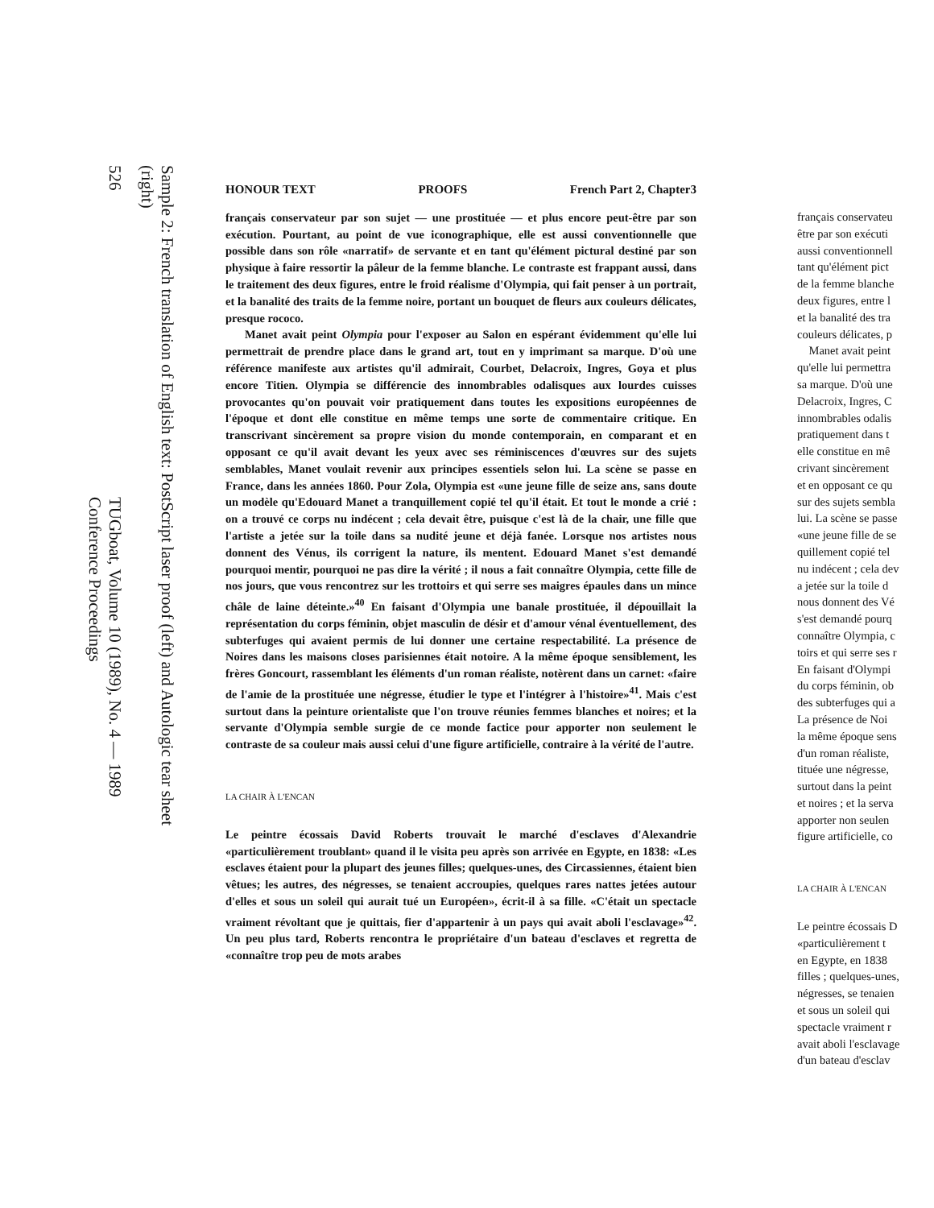Sample 2: French translation of English text: PostScript laser proof (left) and Autologic tear sheet (right)
526 TUGboat, Volume 10 (1989), No. 4 — 1989 Conference Proceedings
HONOUR TEXT PROOFS French Part 2, Chapter3
français conservateur par son sujet — une prostituée — et plus encore peut-être par son exécution. Pourtant, au point de vue iconographique, elle est aussi conventionnelle que possible dans son rôle «narratif» de servante et en tant qu'élément pictural destiné par son physique à faire ressortir la pâleur de la femme blanche. Le contraste est frappant aussi, dans le traitement des deux figures, entre le froid réalisme d'Olympia, qui fait penser à un portrait, et la banalité des traits de la femme noire, portant un bouquet de fleurs aux couleurs délicates, presque rococo.
Manet avait peint Olympia pour l'exposer au Salon en espérant évidemment qu'elle lui permettrait de prendre place dans le grand art, tout en y imprimant sa marque. D'où une référence manifeste aux artistes qu'il admirait, Courbet, Delacroix, Ingres, Goya et plus encore Titien. Olympia se différencie des innombrables odalisques aux lourdes cuisses provocantes qu'on pouvait voir pratiquement dans toutes les expositions européennes de l'époque et dont elle constitue en même temps une sorte de commentaire critique. En transcrivant sincèrement sa propre vision du monde contemporain, en comparant et en opposant ce qu'il avait devant les yeux avec ses réminiscences d'œuvres sur des sujets semblables, Manet voulait revenir aux principes essentiels selon lui. La scène se passe en France, dans les années 1860. Pour Zola, Olympia est «une jeune fille de seize ans, sans doute un modèle qu'Edouard Manet a tranquillement copié tel qu'il était. Et tout le monde a crié : on a trouvé ce corps nu indécent ; cela devait être, puisque c'est là de la chair, une fille que l'artiste a jetée sur la toile dans sa nudité jeune et déjà fanée. Lorsque nos artistes nous donnent des Vénus, ils corrigent la nature, ils mentent. Edouard Manet s'est demandé pourquoi mentir, pourquoi ne pas dire la vérité ; il nous a fait connaître Olympia, cette fille de nos jours, que vous rencontrez sur les trottoirs et qui serre ses maigres épaules dans un mince châle de laine déteinte.»<sup>40</sup> En faisant d'Olympia une banale prostituée, il dépouillait la représentation du corps féminin, objet masculin de désir et d'amour vénal éventuellement, des subterfuges qui avaient permis de lui donner une certaine respectabilité. La présence de Noires dans les maisons closes parisiennes était notoire. A la même époque sensiblement, les frères Goncourt, rassemblant les éléments d'un roman réaliste, notèrent dans un carnet: «faire de l'amie de la prostituée une négresse, étudier le type et l'intégrer à l'histoire»<sup>41</sup>. Mais c'est surtout dans la peinture orientaliste que l'on trouve réunies femmes blanches et noires; et la servante d'Olympia semble surgie de ce monde factice pour apporter non seulement le contraste de sa couleur mais aussi celui d'une figure artificielle, contraire à la vérité de l'autre.
LA CHAIR À L'ENCAN
Le peintre écossais David Roberts trouvait le marché d'esclaves d'Alexandrie «particulièrement troublant» quand il le visita peu après son arrivée en Egypte, en 1838: «Les esclaves étaient pour la plupart des jeunes filles; quelques-unes, des Circassiennes, étaient bien vêtues; les autres, des négresses, se tenaient accroupies, quelques rares nattes jetées autour d'elles et sous un soleil qui aurait tué un Européen», écrit-il à sa fille. «C'était un spectacle vraiment révoltant que je quittais, fier d'appartenir à un pays qui avait aboli l'esclavage»<sup>42</sup>. Un peu plus tard, Roberts rencontra le propriétaire d'un bateau d'esclaves et regretta de «connaître trop peu de mots arabes
français conservateu
être par son exécuti
aussi conventionnell
tant qu'élément pict
de la femme blanche
deux figures, entre l
et la banalité des tra
couleurs délicates, p
Manet avait peint
qu'elle lui permettra
sa marque. D'où une
Delacroix, Ingres, C
innombrables odalis
pratiquement dans t
elle constitue en mê
crivant sincèrement
et en opposant ce qu
sur des sujets sembla
lui. La scène se passe
«une jeune fille de se
quillement copié tel
nu indécent ; cela dev
a jetée sur la toile d
nous donnent des Vé
s'est demandé pourq
connaître Olympia, c
toirs et qui serre ses r
En faisant d'Olympi
du corps féminin, ob
des subterfuges qui a
La présence de Noi
la même époque sens
d'un roman réaliste,
tituée une négresse,
surtout dans la peint
et noires ; et la serva
apporter non seulen
figure artificielle, co
LA CHAIR À L'ENCAN
Le peintre écossais D
«particulièrement t
en Egypte, en 1838
filles ; quelques-unes,
négresses, se tenaien
et sous un soleil qui
spectacle vraiment r
avait aboli l'esclavage
d'un bateau d'esclav